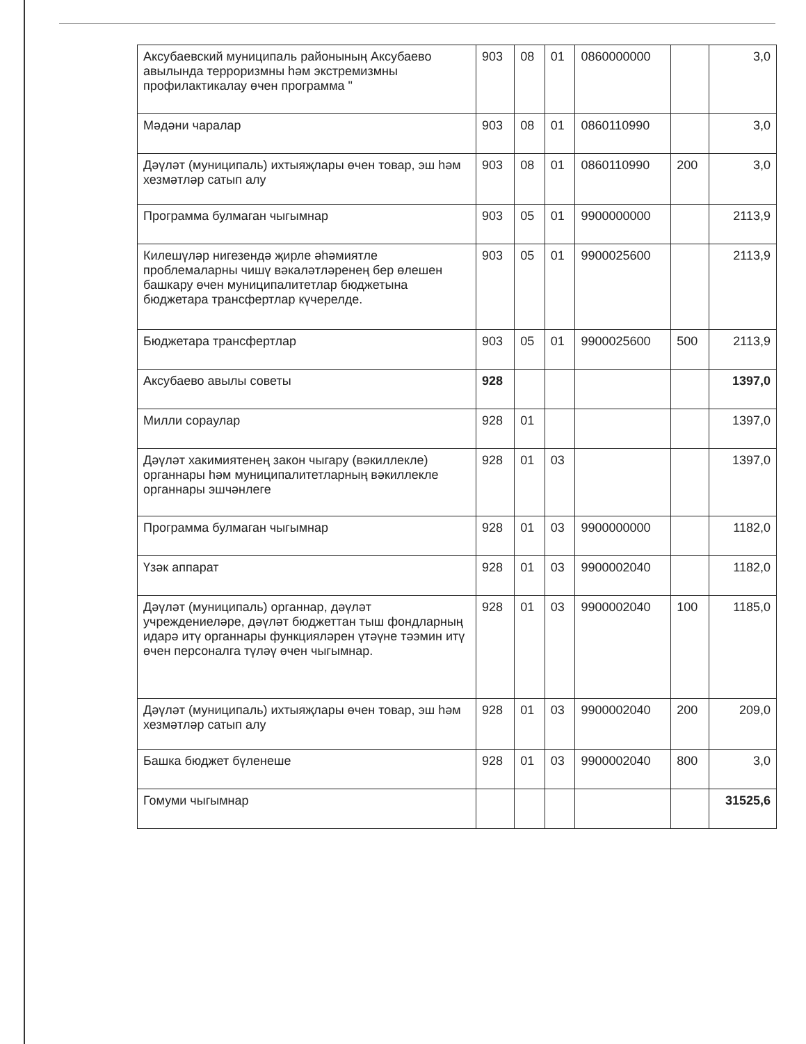| Аксубаевский муниципаль районының Аксубаево авылында терроризмны һәм экстремизмны профилактикалау өчен программа " | 903 | 08 | 01 | 0860000000 | | 3,0 |
| Мәдәни чаралар | 903 | 08 | 01 | 0860110990 | | 3,0 |
| Дәүләт (муниципаль) ихтыяҗлары өчен товар, эш һәм хезмәтләр сатып алу | 903 | 08 | 01 | 0860110990 | 200 | 3,0 |
| Программа булмаган чыгымнар | 903 | 05 | 01 | 9900000000 | | 2113,9 |
| Килешүләр нигезендә җирле әһәмиятле проблемаларны чишү вәкаләтләренең бер өлешен башкару өчен муниципалитетлар бюджетына бюджетара трансфертлар күчерелде. | 903 | 05 | 01 | 9900025600 | | 2113,9 |
| Бюджетара трансфертлар | 903 | 05 | 01 | 9900025600 | 500 | 2113,9 |
| Аксубаево авылы советы | 928 | | | | | 1397,0 |
| Милли сораулар | 928 | 01 | | | | 1397,0 |
| Дәүләт хакимиятенең закон чыгару (вәкиллекле) органнары һәм муниципалитетларның вәкиллекле органнары эшчәнлеге | 928 | 01 | 03 | | | 1397,0 |
| Программа булмаган чыгымнар | 928 | 01 | 03 | 9900000000 | | 1182,0 |
| Үзәк аппарат | 928 | 01 | 03 | 9900002040 | | 1182,0 |
| Дәүләт (муниципаль) органнар, дәүләт учреждениеләре, дәүләт бюджеттан тыш фондларның идарә итү органнары функцияләрен үтәүне тәэмин итү өчен персоналга түләү өчен чыгымнар. | 928 | 01 | 03 | 9900002040 | 100 | 1185,0 |
| Дәүләт (муниципаль) ихтыяҗлары өчен товар, эш һәм хезмәтләр сатып алу | 928 | 01 | 03 | 9900002040 | 200 | 209,0 |
| Башка бюджет бүленеше | 928 | 01 | 03 | 9900002040 | 800 | 3,0 |
| Гомуми чыгымнар | | | | | | 31525,6 |